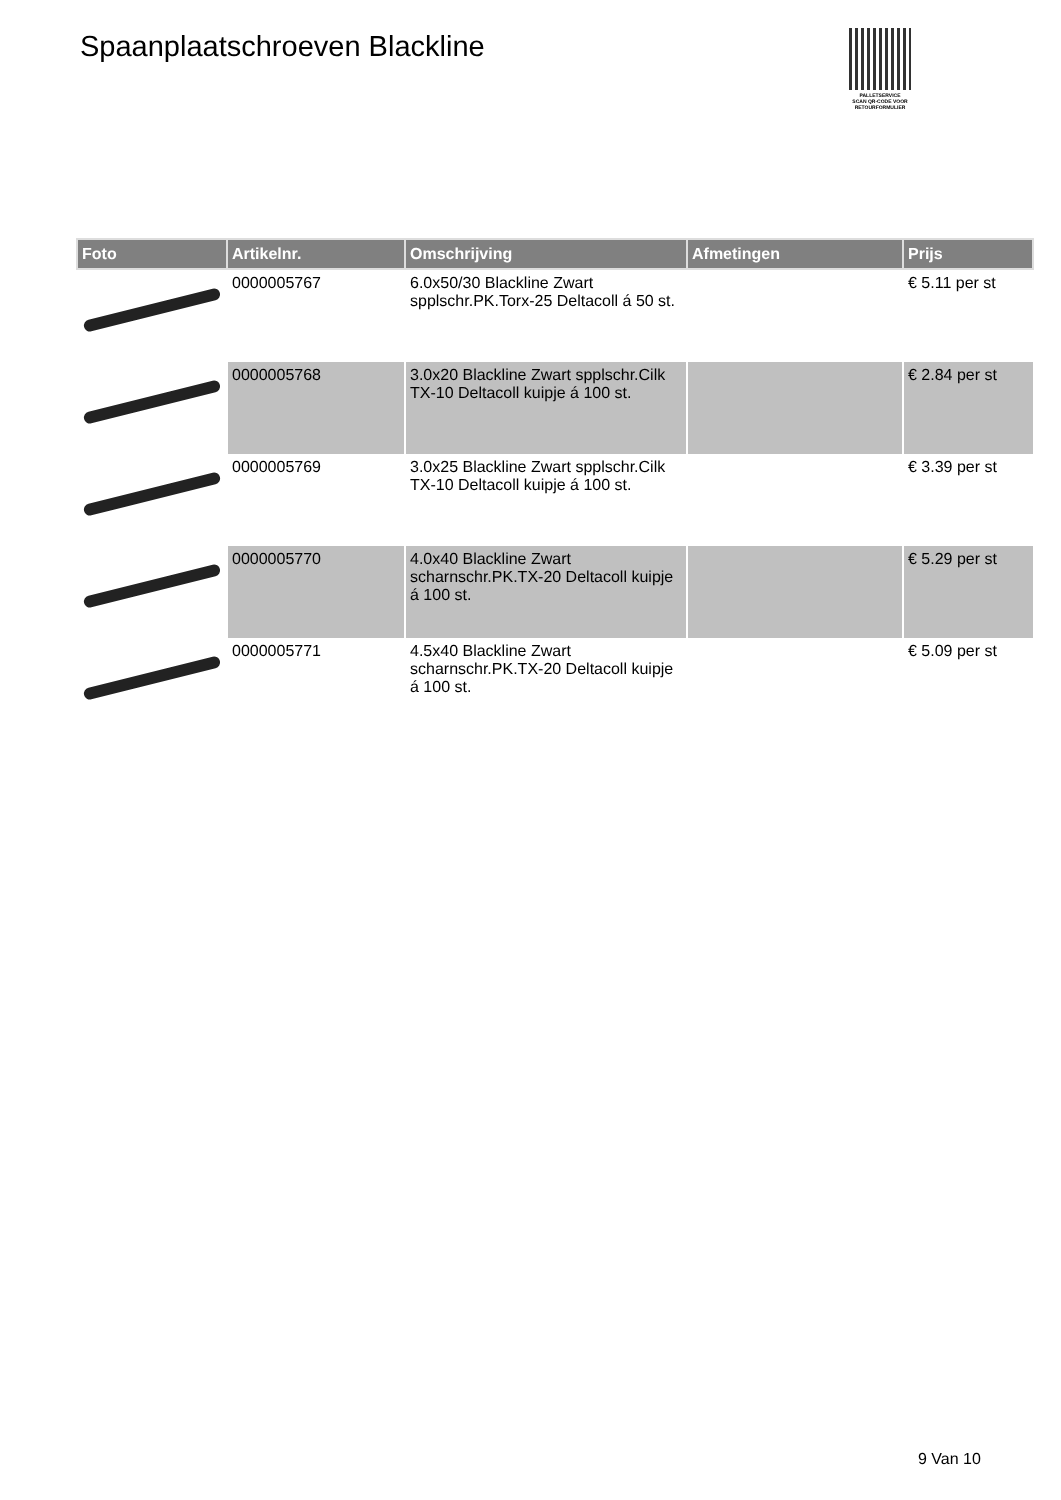Spaanplaatschroeven Blackline
PALLETSERVICE
SCAN QR-CODE VOOR
RETOURFORMULIER
| Foto | Artikelnr. | Omschrijving | Afmetingen | Prijs |
| --- | --- | --- | --- | --- |
| | 0000005767 | 6.0x50/30 Blackline Zwart spplschr.PK.Torx-25 Deltacoll á 50 st. | | € 5.11 per st |
| | 0000005768 | 3.0x20 Blackline Zwart spplschr.Cilk TX-10 Deltacoll kuipje á 100 st. | | € 2.84 per st |
| | 0000005769 | 3.0x25 Blackline Zwart spplschr.Cilk TX-10 Deltacoll kuipje á 100 st. | | € 3.39 per st |
| | 0000005770 | 4.0x40 Blackline Zwart scharnschr.PK.TX-20 Deltacoll kuipje á 100 st. | | € 5.29 per st |
| | 0000005771 | 4.5x40 Blackline Zwart scharnschr.PK.TX-20 Deltacoll kuipje á 100 st. | | € 5.09 per st |
9 Van 10